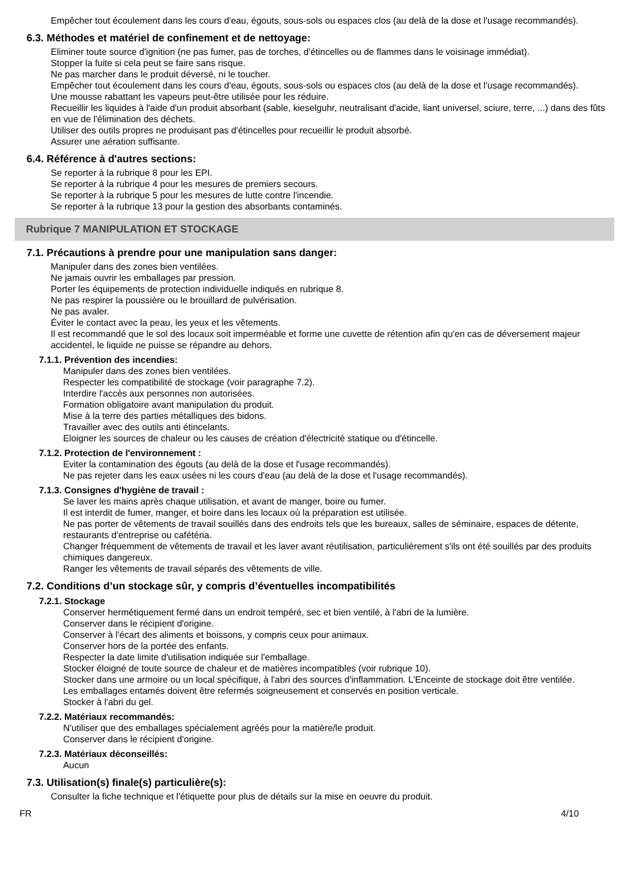Empêcher tout écoulement dans les cours d'eau, égouts, sous-sols ou espaces clos (au delà de la dose et l'usage recommandés).
6.3. Méthodes et matériel de confinement et de nettoyage:
Eliminer toute source d'ignition (ne pas fumer, pas de torches, d'étincelles ou de flammes dans le voisinage immédiat).
Stopper la fuite si cela peut se faire sans risque.
Ne pas marcher dans le produit déversé, ni le toucher.
Empêcher tout écoulement dans les cours d'eau, égouts, sous-sols ou espaces clos (au delà de la dose et l'usage recommandés).
Une mousse rabattant les vapeurs peut-être utilisée pour les réduire.
Recueillir les liquides à l'aide d'un produit absorbant (sable, kieselguhr, neutralisant d'acide, liant universel, sciure, terre, ...) dans des fûts en vue de l'élimination des déchets.
Utiliser des outils propres ne produisant pas d'étincelles pour recueillir le produit absorbé.
Assurer une aération suffisante.
6.4. Référence à d'autres sections:
Se reporter à la rubrique 8 pour les EPI.
Se reporter à la rubrique 4 pour les mesures de premiers secours.
Se reporter à la rubrique 5 pour les mesures de lutte contre l'incendie.
Se reporter à la rubrique 13 pour la gestion des absorbants contaminés.
Rubrique 7 MANIPULATION ET STOCKAGE
7.1. Précautions à prendre pour une manipulation sans danger:
Manipuler dans des zones bien ventilées.
Ne jamais ouvrir les emballages par pression.
Porter les équipements de protection individuelle indiqués en rubrique 8.
Ne pas respirer la poussière ou le brouillard de pulvérisation.
Ne pas avaler.
Éviter le contact avec la peau, les yeux et les vêtements.
Il est recommandé que le sol des locaux soit imperméable et forme une cuvette de rétention afin qu'en cas de déversement majeur accidentel, le liquide ne puisse se répandre au dehors.
7.1.1. Prévention des incendies:
Manipuler dans des zones bien ventilées.
Respecter les compatibilité de stockage (voir paragraphe 7.2).
Interdire l'accès aux personnes non autorisées.
Formation obligatoire avant manipulation du produit.
Mise à la terre des parties métalliques des bidons.
Travailler avec des outils anti étincelants.
Eloigner les sources de chaleur ou les causes de création d'électricité statique ou d'étincelle.
7.1.2. Protection de l'environnement :
Eviter la contamination des égouts (au delà de la dose et l'usage recommandés).
Ne pas rejeter dans les eaux usées ni les cours d'eau (au delà de la dose et l'usage recommandés).
7.1.3. Consignes d'hygiène de travail :
Se laver les mains après chaque utilisation, et avant de manger, boire ou fumer.
Il est interdit de fumer, manger, et boire dans les locaux où la préparation est utilisée.
Ne pas porter de vêtements de travail souillés dans des endroits tels que les bureaux, salles de séminaire, espaces de détente, restaurants d'entreprise ou cafétéria.
Changer fréquemment de vêtements de travail et les laver avant réutilisation, particulièrement s'ils ont été souillés par des produits chimiques dangereux.
Ranger les vêtements de travail séparés des vêtements de ville.
7.2. Conditions d’un stockage sûr, y compris d’éventuelles incompatibilités
7.2.1. Stockage
Conserver hermétiquement fermé dans un endroit tempéré, sec et bien ventilé, à l'abri de la lumière.
Conserver dans le récipient d'origine.
Conserver à l'écart des aliments et boissons, y compris ceux pour animaux.
Conserver hors de la portée des enfants.
Respecter la date limite d'utilisation indiquée sur l'emballage.
Stocker éloigné de toute source de chaleur et de matières incompatibles (voir rubrique 10).
Stocker dans une armoire ou un local spécifique, à l'abri des sources d'inflammation. L'Enceinte de stockage doit être ventilée.
Les emballages entamés doivent être refermés soigneusement et conservés en position verticale.
Stocker à l'abri du gel.
7.2.2. Matériaux recommandés:
N'utiliser que des emballages spécialement agréés pour la matière/le produit.
Conserver dans le récipient d'origine.
7.2.3. Matériaux déconseillés:
Aucun
7.3. Utilisation(s) finale(s) particulière(s):
Consulter la fiche technique et l'étiquette pour plus de détails sur la mise en oeuvre du produit.
FR 4/10